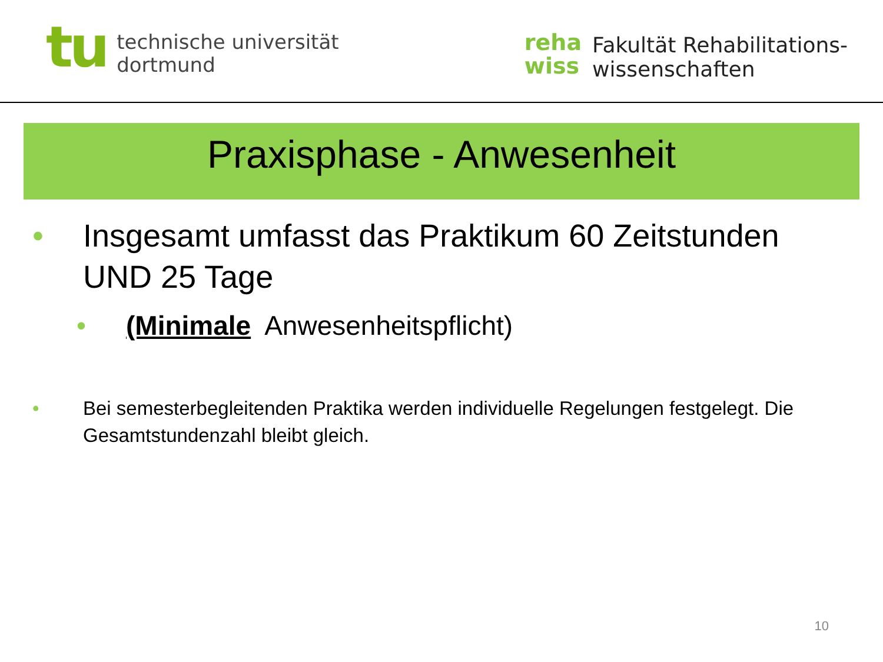tu
technische universität
dortmund
reha
wiss
Fakultät Rehabilitations-
wissenschaften
Praxisphase - Anwesenheit
• Insgesamt umfasst das Praktikum 60 Zeitstunden UND 25 Tage
• (Minimale Anwesenheitspflicht)
• Bei semesterbegleitenden Praktika werden individuelle Regelungen festgelegt. Die Gesamtstundenzahl bleibt gleich.
10